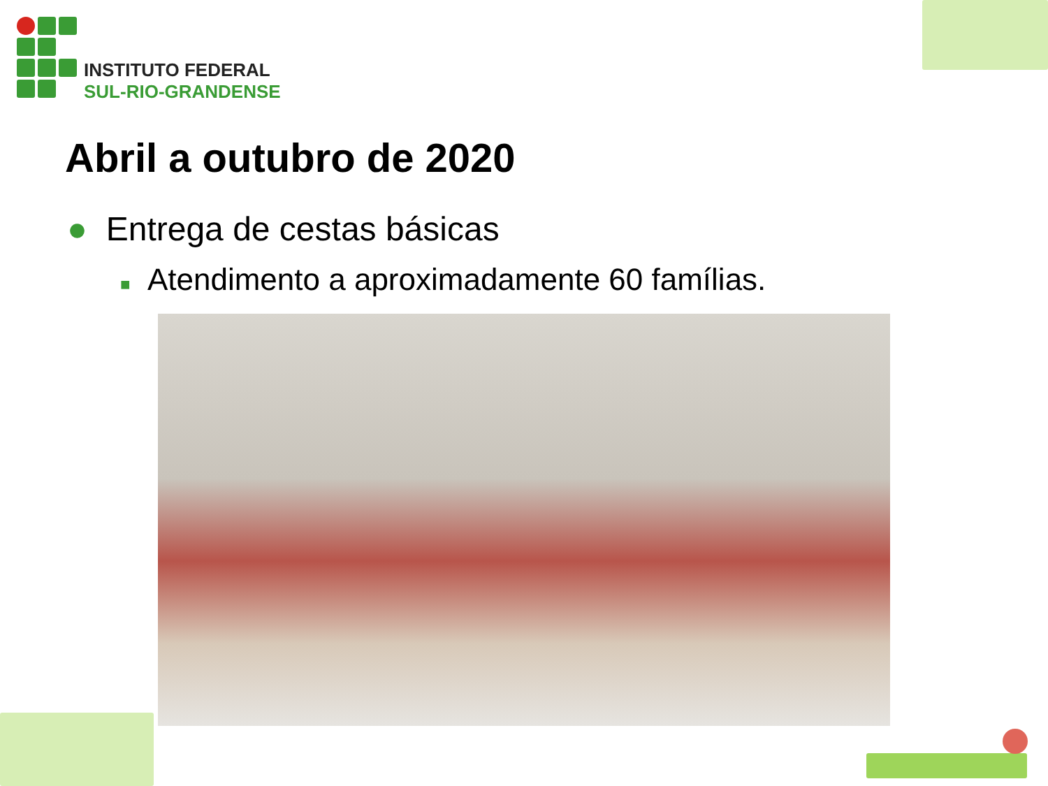INSTITUTO FEDERAL
SUL-RIO-GRANDENSE
Abril a outubro de 2020
● Entrega de cestas básicas
■ Atendimento a aproximadamente 60 famílias.